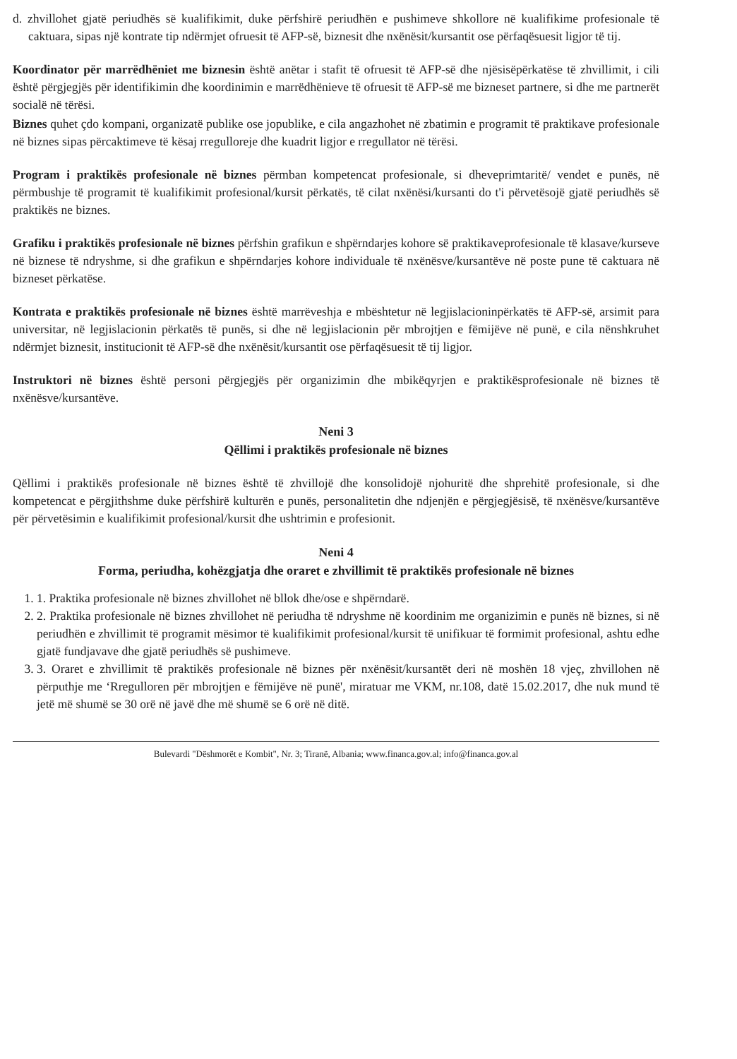d. zhvillohet gjatë periudhës së kualifikimit, duke përfshirë periudhën e pushimeve shkollore në kualifikime profesionale të caktuara, sipas një kontrate tip ndërmjet ofruesit të AFP-së, biznesit dhe nxënësit/kursantit ose përfaqësuesit ligjor të tij.
Koordinator për marrëdhëniet me biznesin është anëtar i stafit të ofruesit të AFP-së dhe njësisëpërkatëse të zhvillimit, i cili është përgjegjës për identifikimin dhe koordinimin e marrëdhënieve të ofruesit të AFP-së me bizneset partnere, si dhe me partnerët socialë në tërësi.
Biznes quhet çdo kompani, organizatë publike ose jopublike, e cila angazhohet në zbatimin e programit të praktikave profesionale në biznes sipas përcaktimeve të kësaj rregulloreje dhe kuadrit ligjor e rregullator në tërësi.
Program i praktikës profesionale në biznes përmban kompetencat profesionale, si dheveprimtaritë/ vendet e punës, në përmbushje të programit të kualifikimit profesional/kursit përkatës, të cilat nxënësi/kursanti do t'i përvetësojë gjatë periudhës së praktikës ne biznes.
Grafiku i praktikës profesionale në biznes përfshin grafikun e shpërndarjes kohore së praktikaveprofesionale të klasave/kurseve në biznese të ndryshme, si dhe grafikun e shpërndarjes kohore individuale të nxënësve/kursantëve në poste pune të caktuara në bizneset përkatëse.
Kontrata e praktikës profesionale në biznes është marrëveshja e mbështetur në legjislacioninpërkatës të AFP-së, arsimit para universitar, në legjislacionin përkatës të punës, si dhe në legjislacionin për mbrojtjen e fëmijëve në punë, e cila nënshkruhet ndërmjet biznesit, institucionit të AFP-së dhe nxënësit/kursantit ose përfaqësuesit të tij ligjor.
Instruktori në biznes është personi përgjegjës për organizimin dhe mbikëqyrjen e praktikësprofesionale në biznes të nxënësve/kursantëve.
Neni 3
Qëllimi i praktikës profesionale në biznes
Qëllimi i praktikës profesionale në biznes është të zhvillojë dhe konsolidojë njohuritë dhe shprehitë profesionale, si dhe kompetencat e përgjithshme duke përfshirë kulturën e punës, personalitetin dhe ndjenjën e përgjegjësisë, të nxënësve/kursantëve për përvetësimin e kualifikimit profesional/kursit dhe ushtrimin e profesionit.
Neni 4
Forma, periudha, kohëzgjatja dhe oraret e zhvillimit të praktikës profesionale në biznes
1. 1. Praktika profesionale në biznes zhvillohet në bllok dhe/ose e shpërndarë.
2. 2. Praktika profesionale në biznes zhvillohet në periudha të ndryshme në koordinim me organizimin e punës në biznes, si në periudhën e zhvillimit të programit mësimor të kualifikimit profesional/kursit të unifikuar të formimit profesional, ashtu edhe gjatë fundjavave dhe gjatë periudhës së pushimeve.
3. 3. Oraret e zhvillimit të praktikës profesionale në biznes për nxënësit/kursantët deri në moshën 18 vjeç, zhvillohen në përputhje me ‘Rregulloren për mbrojtjen e fëmijëve në punë', miratuar me VKM, nr.108, datë 15.02.2017, dhe nuk mund të jetë më shumë se 30 orë në javë dhe më shumë se 6 orë në ditë.
Bulevardi "Dëshmorët e Kombit", Nr. 3; Tiranë, Albania; www.financa.gov.al; info@financa.gov.al